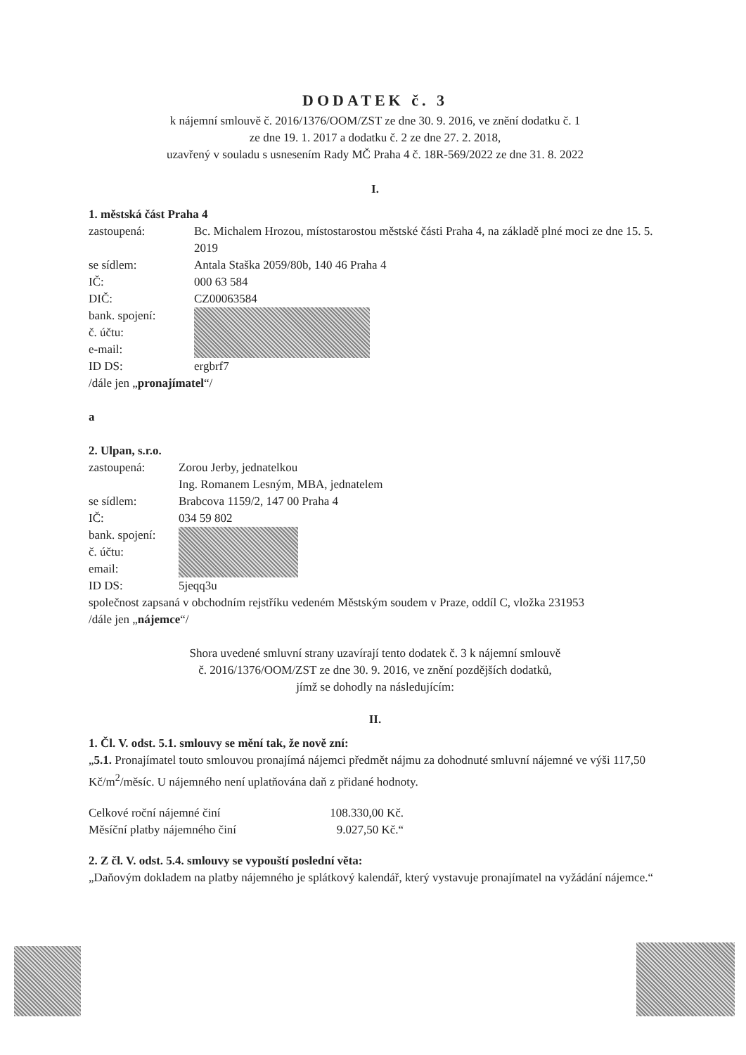DODATEK č. 3
k nájemní smlouvě č. 2016/1376/OOM/ZST ze dne 30. 9. 2016, ve znění dodatku č. 1
ze dne 19. 1. 2017 a dodatku č. 2 ze dne 27. 2. 2018,
uzavřený v souladu s usnesením Rady MČ Praha 4 č. 18R-569/2022 ze dne 31. 8. 2022
I.
1. městská část Praha 4
| zastoupená: | Bc. Michalem Hrozou, místostarostou městské části Praha 4, na základě plné moci ze dne 15. 5. 2019 |
| se sídlem: | Antala Staška 2059/80b, 140 46 Praha 4 |
| IČ: | 000 63 584 |
| DIČ: | CZ00063584 |
| bank. spojení: | |
| č. účtu: | |
| e-mail: | |
| ID DS: | ergbrf7 |
/dále jen „pronajímatel“/
a
2. Ulpan, s.r.o.
| zastoupená: | Zorou Jerby, jednatelkou Ing. Romanem Lesným, MBA, jednatelem |
| se sídlem: | Brabcova 1159/2, 147 00 Praha 4 |
| IČ: | 034 59 802 |
| bank. spojení: | |
| č. účtu: | |
| email: | |
| ID DS: | 5jeqq3u |
společnost zapsaná v obchodním rejstříku vedeném Městským soudem v Praze, oddíl C, vložka 231953
/dále jen „nájemce“/
Shora uvedené smluvní strany uzavírají tento dodatek č. 3 k nájemní smlouvě
č. 2016/1376/OOM/ZST ze dne 30. 9. 2016, ve znění pozdějších dodatků,
jímž se dohodly na následujícím:
II.
1. Čl. V. odst. 5.1. smlouvy se mění tak, že nově zní:
„5.1. Pronajímatel touto smlouvou pronajímá nájemci předmět nájmu za dohodnuté smluvní nájemné ve výši 117,50 Kč/m<sup>2</sup>/měsíc. U nájemného není uplatňována daň z přidané hodnoty.
| Celkové roční nájemné činí | 108.330,00 Kč. |
| Měsíční platby nájemného činí | 9.027,50 Kč.“ |
2. Z čl. V. odst. 5.4. smlouvy se vypouští poslední věta:
„Daňovým dokladem na platby nájemného je splátkový kalendář, který vystavuje pronajímatel na vyžádání nájemce.“